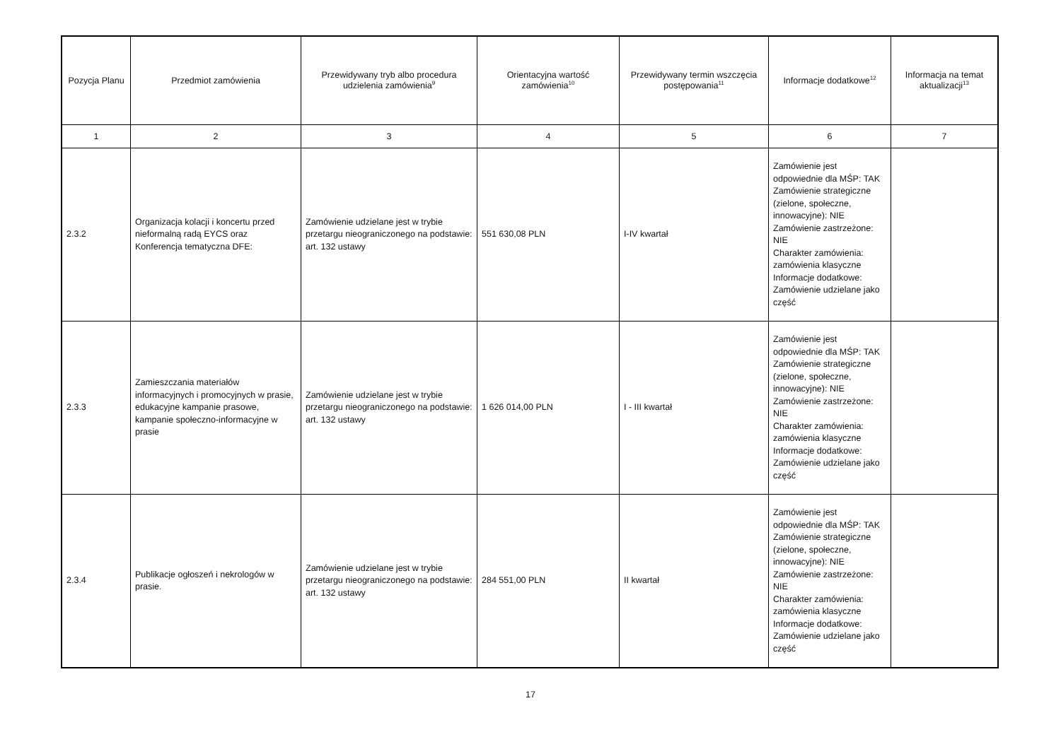| Pozycja Planu | Przedmiot zamówienia | Przewidywany tryb albo procedura udzielenia zamówienia<sup>9</sup> | Orientacyjna wartość zamówienia<sup>10</sup> | Przewidywany termin wszczęcia postępowania<sup>11</sup> | Informacje dodatkowe<sup>12</sup> | Informacja na temat aktualizacji<sup>13</sup> |
| --- | --- | --- | --- | --- | --- | --- |
| 1 | 2 | 3 | 4 | 5 | 6 | 7 |
| 2.3.2 | Organizacja kolacji i koncertu przed nieformalną radą EYCS oraz Konferencja tematyczna DFE: | Zamówienie udzielane jest w trybie przetargu nieograniczonego na podstawie: art. 132 ustawy | 551 630,08 PLN | I-IV kwartał | Zamówienie jest odpowiednie dla MŚP: TAK Zamówienie strategiczne (zielone, społeczne, innowacyjne): NIE Zamówienie zastrzeżone: NIE Charakter zamówienia: zamówienia klasyczne Informacje dodatkowe: Zamówienie udzielane jako część | |
| 2.3.3 | Zamieszczania materiałów informacyjnych i promocyjnych w prasie, edukacyjne kampanie prasowe, kampanie społeczno-informacyjne w prasie | Zamówienie udzielane jest w trybie przetargu nieograniczonego na podstawie: art. 132 ustawy | 1 626 014,00 PLN | I - III kwartał | Zamówienie jest odpowiednie dla MŚP: TAK Zamówienie strategiczne (zielone, społeczne, innowacyjne): NIE Zamówienie zastrzeżone: NIE Charakter zamówienia: zamówienia klasyczne Informacje dodatkowe: Zamówienie udzielane jako część | |
| 2.3.4 | Publikacje ogłoszeń i nekrologów w prasie. | Zamówienie udzielane jest w trybie przetargu nieograniczonego na podstawie: art. 132 ustawy | 284 551,00 PLN | II kwartał | Zamówienie jest odpowiednie dla MŚP: TAK Zamówienie strategiczne (zielone, społeczne, innowacyjne): NIE Zamówienie zastrzeżone: NIE Charakter zamówienia: zamówienia klasyczne Informacje dodatkowe: Zamówienie udzielane jako część | |
17